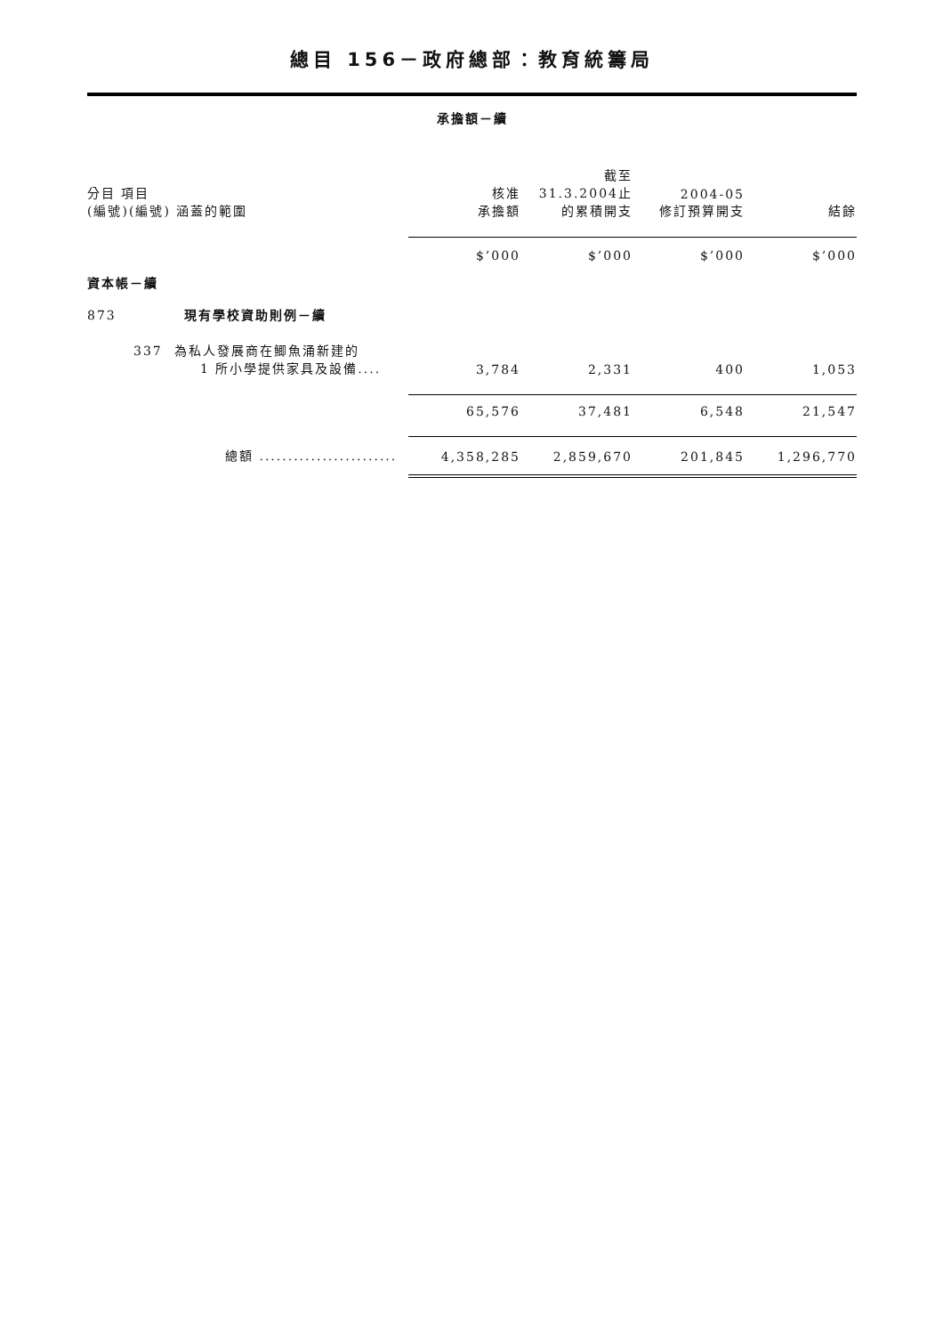總目 156－政府總部：教育統籌局
承擔額－續
| 分目 項目 (編號)(編號) 涵蓋的範圍 | 核准 承擔額 | 截至 31.3.2004止 的累積開支 | 2004-05 修訂預算開支 | 結餘 |
| --- | --- | --- | --- | --- |
| | $’000 | $’000 | $’000 | $’000 |
| 資本帳－續 | | | | |
| 873 現有學校資助則例－續 | | | | |
| 337 為私人發展商在鯽魚涌新建的 1 所小學提供家具及設備.... | 3,784 | 2,331 | 400 | 1,053 |
| | 65,576 | 37,481 | 6,548 | 21,547 |
| 總額 ........................ | 4,358,285 | 2,859,670 | 201,845 | 1,296,770 |